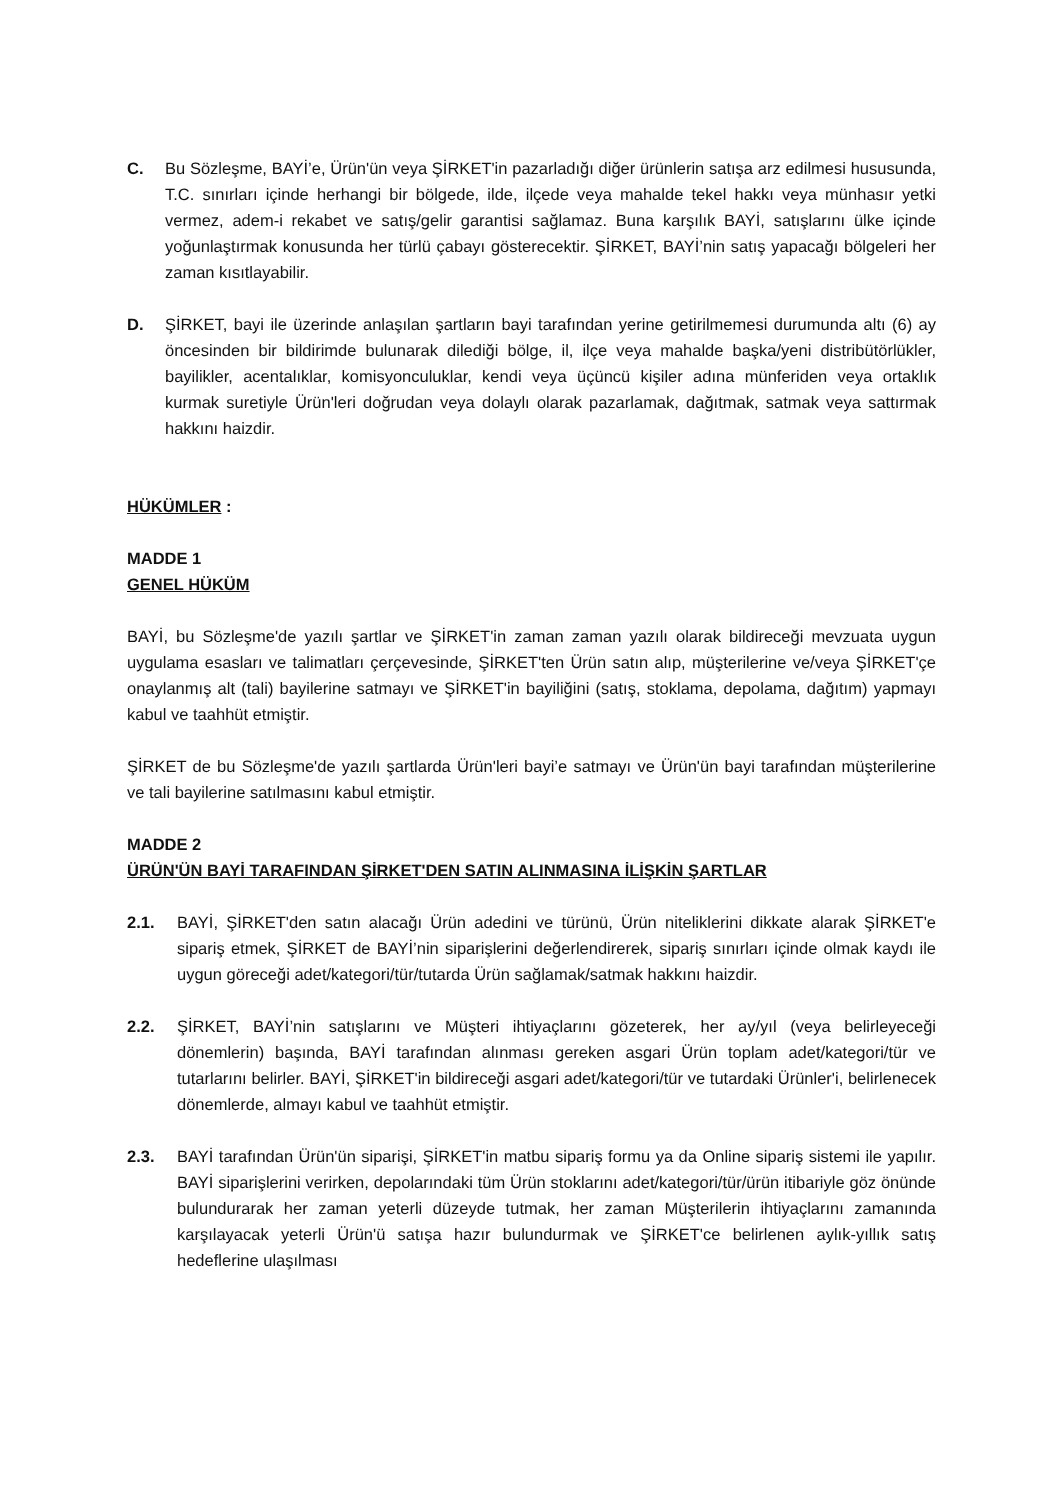C. Bu Sözleşme, BAYİ’e, Ürün'ün veya ŞİRKET'in pazarladığı diğer ürünlerin satışa arz edilmesi hususunda, T.C. sınırları içinde herhangi bir bölgede, ilde, ilçede veya mahalde tekel hakkı veya münhasır yetki vermez, adem-i rekabet ve satış/gelir garantisi sağlamaz. Buna karşılık BAYİ, satışlarını ülke içinde yoğunlaştırmak konusunda her türlü çabayı gösterecektir. ŞİRKET, BAYİ’nin satış yapacağı bölgeleri her zaman kısıtlayabilir.
D. ŞİRKET, bayi ile üzerinde anlaşılan şartların bayi tarafından yerine getirilmemesi durumunda altı (6) ay öncesinden bir bildirimde bulunarak dilediği bölge, il, ilçe veya mahalde başka/yeni distribütörlükler, bayilikler, acentalıklar, komisyonculuklar, kendi veya üçüncü kişiler adına münferiden veya ortaklık kurmak suretiyle Ürün'leri doğrudan veya dolaylı olarak pazarlamak, dağıtmak, satmak veya sattırmak hakkını haizdir.
HÜKÜMLER :
MADDE 1
GENEL HÜKÜM
BAYİ, bu Sözleşme'de yazılı şartlar ve ŞİRKET'in zaman zaman yazılı olarak bildireceği mevzuata uygun uygulama esasları ve talimatları çerçevesinde, ŞİRKET'ten Ürün satın alıp, müşterilerine ve/veya ŞİRKET'çe onaylanmış alt (tali) bayilerine satmayı ve ŞİRKET'in bayiliğini (satış, stoklama, depolama, dağıtım) yapmayı kabul ve taahhüt etmiştir.
ŞİRKET de bu Sözleşme'de yazılı şartlarda Ürün'leri bayi’e satmayı ve Ürün'ün bayi tarafından müşterilerine ve tali bayilerine satılmasını kabul etmiştir.
MADDE 2
ÜRÜN'ÜN BAYİ TARAFINDAN ŞİRKET'DEN SATIN ALINMASINA İLİŞKİN ŞARTLAR
2.1. BAYİ, ŞİRKET'den satın alacağı Ürün adedini ve türünü, Ürün niteliklerini dikkate alarak ŞİRKET'e sipariş etmek, ŞİRKET de BAYİ’nin siparişlerini değerlendirerek, sipariş sınırları içinde olmak kaydı ile uygun göreceği adet/kategori/tür/tutarda Ürün sağlamak/satmak hakkını haizdir.
2.2. ŞİRKET, BAYİ’nin satışlarını ve Müşteri ihtiyaçlarını gözeterek, her ay/yıl (veya belirleyeceği dönemlerin) başında, BAYİ tarafından alınması gereken asgari Ürün toplam adet/kategori/tür ve tutarlarını belirler. BAYİ, ŞİRKET'in bildireceği asgari adet/kategori/tür ve tutardaki Ürünler'i, belirlenecek dönemlerde, almayı kabul ve taahhüt etmiştir.
2.3. BAYİ tarafından Ürün'ün siparişi, ŞİRKET'in matbu sipariş formu ya da Online sipariş sistemi ile yapılır. BAYİ siparişlerini verirken, depolarındaki tüm Ürün stoklarını adet/kategori/tür/ürün itibariyle göz önünde bulundurarak her zaman yeterli düzeyde tutmak, her zaman Müşterilerin ihtiyaçlarını zamanında karşılayacak yeterli Ürün'ü satışa hazır bulundurmak ve ŞİRKET'ce belirlenen aylık-yıllık satış hedeflerine ulaşılması